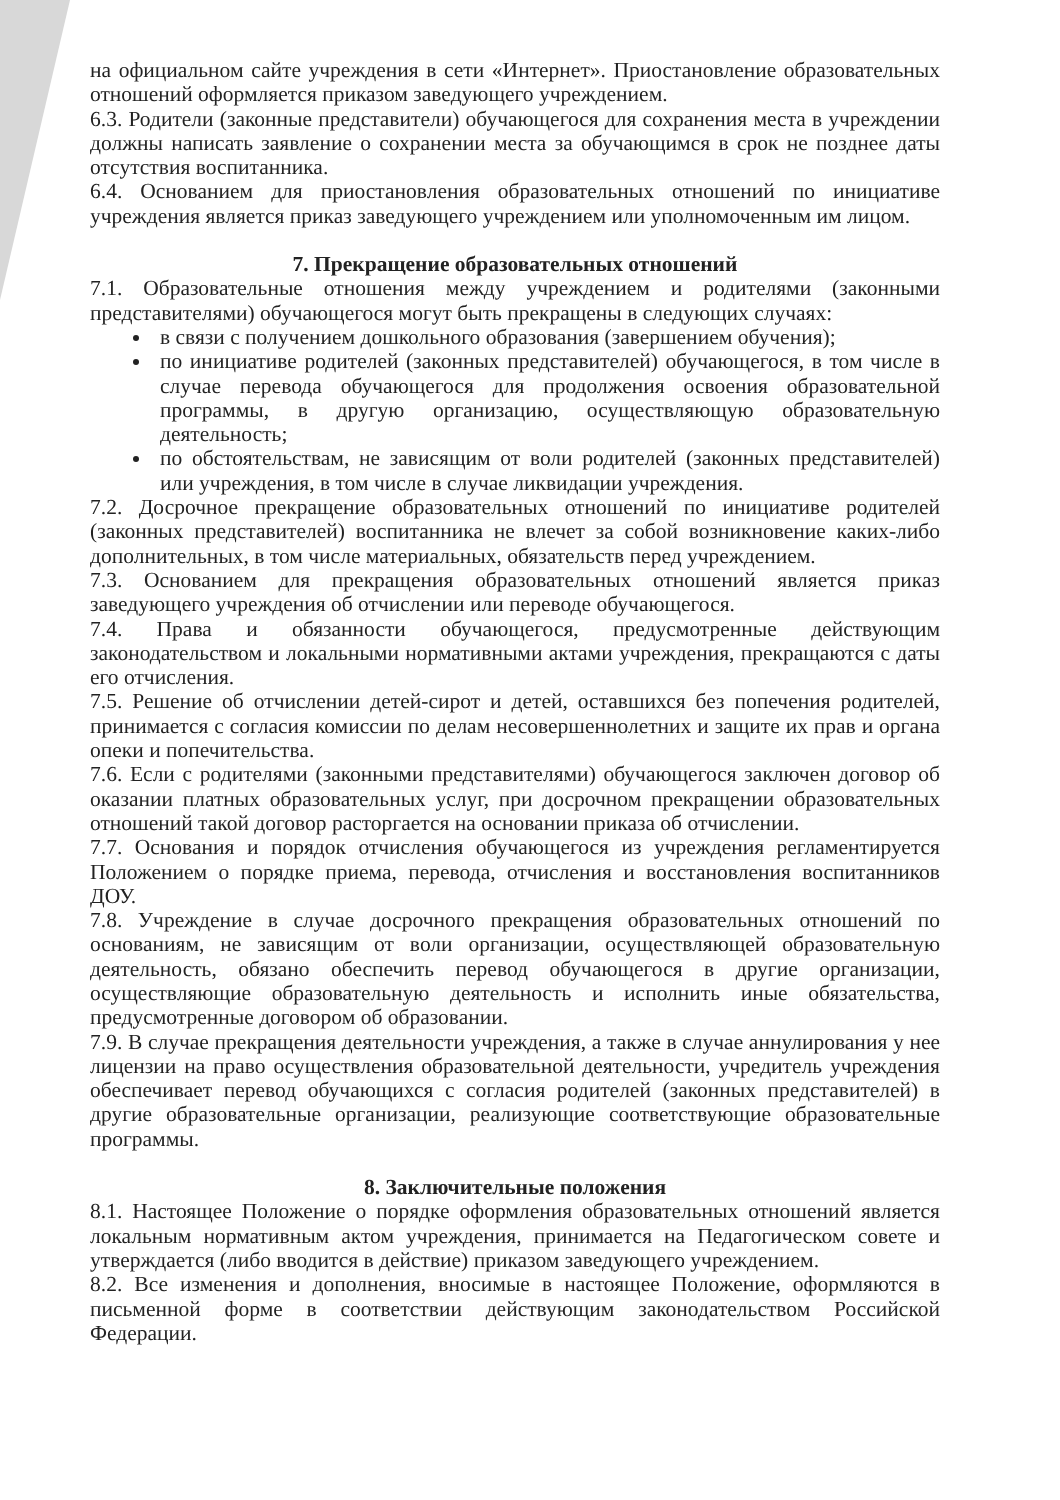на официальном сайте учреждения в сети «Интернет». Приостановление образовательных отношений оформляется приказом заведующего учреждением.
6.3. Родители (законные представители) обучающегося для сохранения места в учреждении должны написать заявление о сохранении места за обучающимся в срок не позднее даты отсутствия воспитанника.
6.4. Основанием для приостановления образовательных отношений по инициативе учреждения является приказ заведующего учреждением или уполномоченным им лицом.
7. Прекращение образовательных отношений
7.1. Образовательные отношения между учреждением и родителями (законными представителями) обучающегося могут быть прекращены в следующих случаях:
в связи с получением дошкольного образования (завершением обучения);
по инициативе родителей (законных представителей) обучающегося, в том числе в случае перевода обучающегося для продолжения освоения образовательной программы, в другую организацию, осуществляющую образовательную деятельность;
по обстоятельствам, не зависящим от воли родителей (законных представителей) или учреждения, в том числе в случае ликвидации учреждения.
7.2. Досрочное прекращение образовательных отношений по инициативе родителей (законных представителей) воспитанника не влечет за собой возникновение каких-либо дополнительных, в том числе материальных, обязательств перед учреждением.
7.3. Основанием для прекращения образовательных отношений является приказ заведующего учреждения об отчислении или переводе обучающегося.
7.4. Права и обязанности обучающегося, предусмотренные действующим законодательством и локальными нормативными актами учреждения, прекращаются с даты его отчисления.
7.5. Решение об отчислении детей-сирот и детей, оставшихся без попечения родителей, принимается с согласия комиссии по делам несовершеннолетних и защите их прав и органа опеки и попечительства.
7.6. Если с родителями (законными представителями) обучающегося заключен договор об оказании платных образовательных услуг, при досрочном прекращении образовательных отношений такой договор расторгается на основании приказа об отчислении.
7.7. Основания и порядок отчисления обучающегося из учреждения регламентируется Положением о порядке приема, перевода, отчисления и восстановления воспитанников ДОУ.
7.8. Учреждение в случае досрочного прекращения образовательных отношений по основаниям, не зависящим от воли организации, осуществляющей образовательную деятельность, обязано обеспечить перевод обучающегося в другие организации, осуществляющие образовательную деятельность и исполнить иные обязательства, предусмотренные договором об образовании.
7.9. В случае прекращения деятельности учреждения, а также в случае аннулирования у нее лицензии на право осуществления образовательной деятельности, учредитель учреждения обеспечивает перевод обучающихся с согласия родителей (законных представителей) в другие образовательные организации, реализующие соответствующие образовательные программы.
8. Заключительные положения
8.1. Настоящее Положение о порядке оформления образовательных отношений является локальным нормативным актом учреждения, принимается на Педагогическом совете и утверждается (либо вводится в действие) приказом заведующего учреждением.
8.2. Все изменения и дополнения, вносимые в настоящее Положение, оформляются в письменной форме в соответствии действующим законодательством Российской Федерации.